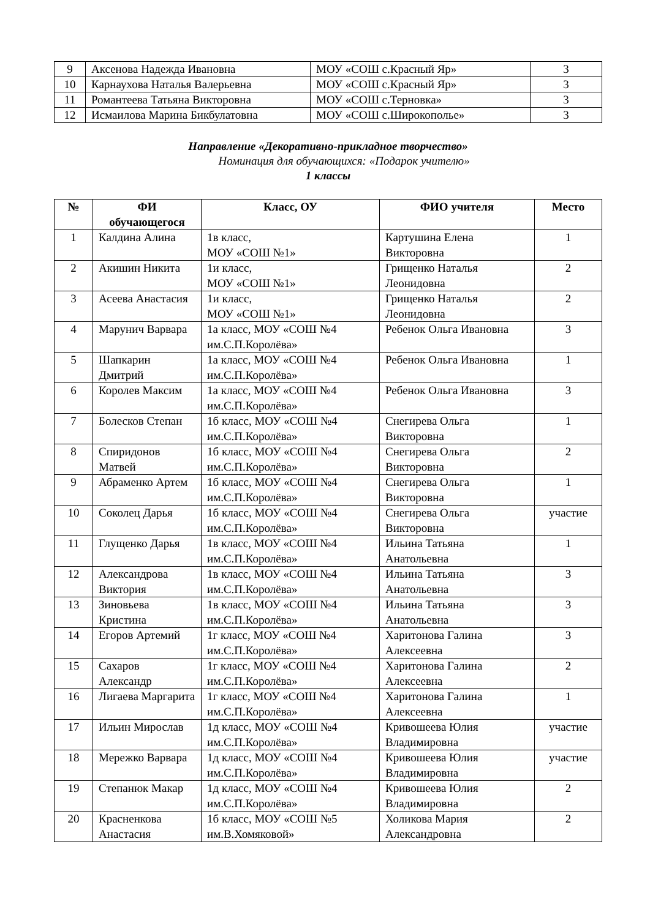| 9 | Аксенова Надежда Ивановна | МОУ «СОШ с.Красный Яр» | 3 |
| 10 | Карнаухова Наталья Валерьевна | МОУ «СОШ с.Красный Яр» | 3 |
| 11 | Романтеева Татьяна Викторовна | МОУ «СОШ с.Терновка» | 3 |
| 12 | Исмаилова Марина Бикбулатовна | МОУ «СОШ с.Широкополье» | 3 |
Направление «Декоративно-прикладное творчество»
Номинация для обучающихся: «Подарок учителю»
1 классы
| № | ФИ обучающегося | Класс, ОУ | ФИО учителя | Место |
| --- | --- | --- | --- | --- |
| 1 | Калдина Алина | 1в класс, МОУ «СОШ №1» | Картушина Елена Викторовна | 1 |
| 2 | Акишин Никита | 1и класс, МОУ «СОШ №1» | Грищенко Наталья Леонидовна | 2 |
| 3 | Асеева Анастасия | 1и класс, МОУ «СОШ №1» | Грищенко Наталья Леонидовна | 2 |
| 4 | Марунич Варвара | 1а класс, МОУ «СОШ №4 им.С.П.Королёва» | Ребенок Ольга Ивановна | 3 |
| 5 | Шапкарин Дмитрий | 1а класс, МОУ «СОШ №4 им.С.П.Королёва» | Ребенок Ольга Ивановна | 1 |
| 6 | Королев Максим | 1а класс, МОУ «СОШ №4 им.С.П.Королёва» | Ребенок Ольга Ивановна | 3 |
| 7 | Болесков Степан | 1б класс, МОУ «СОШ №4 им.С.П.Королёва» | Снегирева Ольга Викторовна | 1 |
| 8 | Спиридонов Матвей | 1б класс, МОУ «СОШ №4 им.С.П.Королёва» | Снегирева Ольга Викторовна | 2 |
| 9 | Абраменко Артем | 1б класс, МОУ «СОШ №4 им.С.П.Королёва» | Снегирева Ольга Викторовна | 1 |
| 10 | Соколец Дарья | 1б класс, МОУ «СОШ №4 им.С.П.Королёва» | Снегирева Ольга Викторовна | участие |
| 11 | Глущенко Дарья | 1в класс, МОУ «СОШ №4 им.С.П.Королёва» | Ильина Татьяна Анатольевна | 1 |
| 12 | Александрова Виктория | 1в класс, МОУ «СОШ №4 им.С.П.Королёва» | Ильина Татьяна Анатольевна | 3 |
| 13 | Зиновьева Кристина | 1в класс, МОУ «СОШ №4 им.С.П.Королёва» | Ильина Татьяна Анатольевна | 3 |
| 14 | Егоров Артемий | 1г класс, МОУ «СОШ №4 им.С.П.Королёва» | Харитонова Галина Алексеевна | 3 |
| 15 | Сахаров Александр | 1г класс, МОУ «СОШ №4 им.С.П.Королёва» | Харитонова Галина Алексеевна | 2 |
| 16 | Лигаева Маргарита | 1г класс, МОУ «СОШ №4 им.С.П.Королёва» | Харитонова Галина Алексеевна | 1 |
| 17 | Ильин Мирослав | 1д класс, МОУ «СОШ №4 им.С.П.Королёва» | Кривошеева Юлия Владимировна | участие |
| 18 | Мережко Варвара | 1д класс, МОУ «СОШ №4 им.С.П.Королёва» | Кривошеева Юлия Владимировна | участие |
| 19 | Степанюк Макар | 1д класс, МОУ «СОШ №4 им.С.П.Королёва» | Кривошеева Юлия Владимировна | 2 |
| 20 | Красненкова Анастасия | 1б класс, МОУ «СОШ №5 им.В.Хомяковой» | Холикова Мария Александровна | 2 |